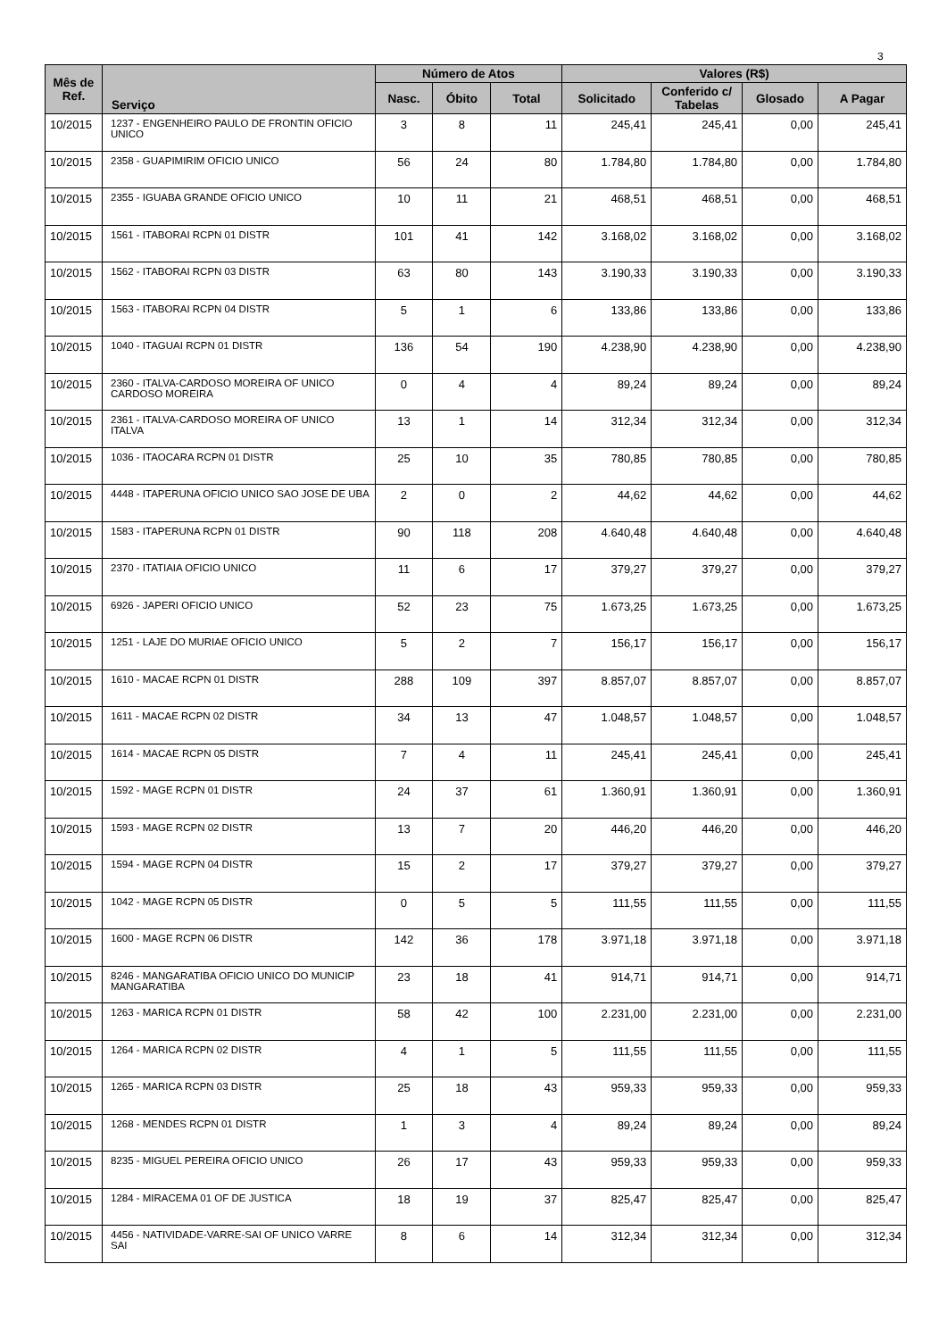3
| Mês de Ref. | Serviço | Número de Atos | | | Valores (R$) | | | |
| --- | --- | --- | --- | --- | --- | --- | --- | --- |
| | | Nasc. | Óbito | Total | Solicitado | Conferido c/ Tabelas | Glosado | A Pagar |
| 10/2015 | 1237 - ENGENHEIRO PAULO DE FRONTIN OFICIO UNICO | 3 | 8 | 11 | 245,41 | 245,41 | 0,00 | 245,41 |
| 10/2015 | 2358 - GUAPIMIRIM OFICIO UNICO | 56 | 24 | 80 | 1.784,80 | 1.784,80 | 0,00 | 1.784,80 |
| 10/2015 | 2355 - IGUABA GRANDE OFICIO UNICO | 10 | 11 | 21 | 468,51 | 468,51 | 0,00 | 468,51 |
| 10/2015 | 1561 - ITABORAI RCPN 01 DISTR | 101 | 41 | 142 | 3.168,02 | 3.168,02 | 0,00 | 3.168,02 |
| 10/2015 | 1562 - ITABORAI RCPN 03 DISTR | 63 | 80 | 143 | 3.190,33 | 3.190,33 | 0,00 | 3.190,33 |
| 10/2015 | 1563 - ITABORAI RCPN 04 DISTR | 5 | 1 | 6 | 133,86 | 133,86 | 0,00 | 133,86 |
| 10/2015 | 1040 - ITAGUAI RCPN 01 DISTR | 136 | 54 | 190 | 4.238,90 | 4.238,90 | 0,00 | 4.238,90 |
| 10/2015 | 2360 - ITALVA-CARDOSO MOREIRA OF UNICO CARDOSO MOREIRA | 0 | 4 | 4 | 89,24 | 89,24 | 0,00 | 89,24 |
| 10/2015 | 2361 - ITALVA-CARDOSO MOREIRA OF UNICO ITALVA | 13 | 1 | 14 | 312,34 | 312,34 | 0,00 | 312,34 |
| 10/2015 | 1036 - ITAOCARA RCPN 01 DISTR | 25 | 10 | 35 | 780,85 | 780,85 | 0,00 | 780,85 |
| 10/2015 | 4448 - ITAPERUNA OFICIO UNICO SAO JOSE DE UBA | 2 | 0 | 2 | 44,62 | 44,62 | 0,00 | 44,62 |
| 10/2015 | 1583 - ITAPERUNA RCPN 01 DISTR | 90 | 118 | 208 | 4.640,48 | 4.640,48 | 0,00 | 4.640,48 |
| 10/2015 | 2370 - ITATIAIA OFICIO UNICO | 11 | 6 | 17 | 379,27 | 379,27 | 0,00 | 379,27 |
| 10/2015 | 6926 - JAPERI OFICIO UNICO | 52 | 23 | 75 | 1.673,25 | 1.673,25 | 0,00 | 1.673,25 |
| 10/2015 | 1251 - LAJE DO MURIAE OFICIO UNICO | 5 | 2 | 7 | 156,17 | 156,17 | 0,00 | 156,17 |
| 10/2015 | 1610 - MACAE RCPN 01 DISTR | 288 | 109 | 397 | 8.857,07 | 8.857,07 | 0,00 | 8.857,07 |
| 10/2015 | 1611 - MACAE RCPN 02 DISTR | 34 | 13 | 47 | 1.048,57 | 1.048,57 | 0,00 | 1.048,57 |
| 10/2015 | 1614 - MACAE RCPN 05 DISTR | 7 | 4 | 11 | 245,41 | 245,41 | 0,00 | 245,41 |
| 10/2015 | 1592 - MAGE RCPN 01 DISTR | 24 | 37 | 61 | 1.360,91 | 1.360,91 | 0,00 | 1.360,91 |
| 10/2015 | 1593 - MAGE RCPN 02 DISTR | 13 | 7 | 20 | 446,20 | 446,20 | 0,00 | 446,20 |
| 10/2015 | 1594 - MAGE RCPN 04 DISTR | 15 | 2 | 17 | 379,27 | 379,27 | 0,00 | 379,27 |
| 10/2015 | 1042 - MAGE RCPN 05 DISTR | 0 | 5 | 5 | 111,55 | 111,55 | 0,00 | 111,55 |
| 10/2015 | 1600 - MAGE RCPN 06 DISTR | 142 | 36 | 178 | 3.971,18 | 3.971,18 | 0,00 | 3.971,18 |
| 10/2015 | 8246 - MANGARATIBA OFICIO UNICO DO MUNICIP MANGARATIBA | 23 | 18 | 41 | 914,71 | 914,71 | 0,00 | 914,71 |
| 10/2015 | 1263 - MARICA RCPN 01 DISTR | 58 | 42 | 100 | 2.231,00 | 2.231,00 | 0,00 | 2.231,00 |
| 10/2015 | 1264 - MARICA RCPN 02 DISTR | 4 | 1 | 5 | 111,55 | 111,55 | 0,00 | 111,55 |
| 10/2015 | 1265 - MARICA RCPN 03 DISTR | 25 | 18 | 43 | 959,33 | 959,33 | 0,00 | 959,33 |
| 10/2015 | 1268 - MENDES RCPN 01 DISTR | 1 | 3 | 4 | 89,24 | 89,24 | 0,00 | 89,24 |
| 10/2015 | 8235 - MIGUEL PEREIRA OFICIO UNICO | 26 | 17 | 43 | 959,33 | 959,33 | 0,00 | 959,33 |
| 10/2015 | 1284 - MIRACEMA 01 OF DE JUSTICA | 18 | 19 | 37 | 825,47 | 825,47 | 0,00 | 825,47 |
| 10/2015 | 4456 - NATIVIDADE-VARRE-SAI OF UNICO VARRE SAI | 8 | 6 | 14 | 312,34 | 312,34 | 0,00 | 312,34 |